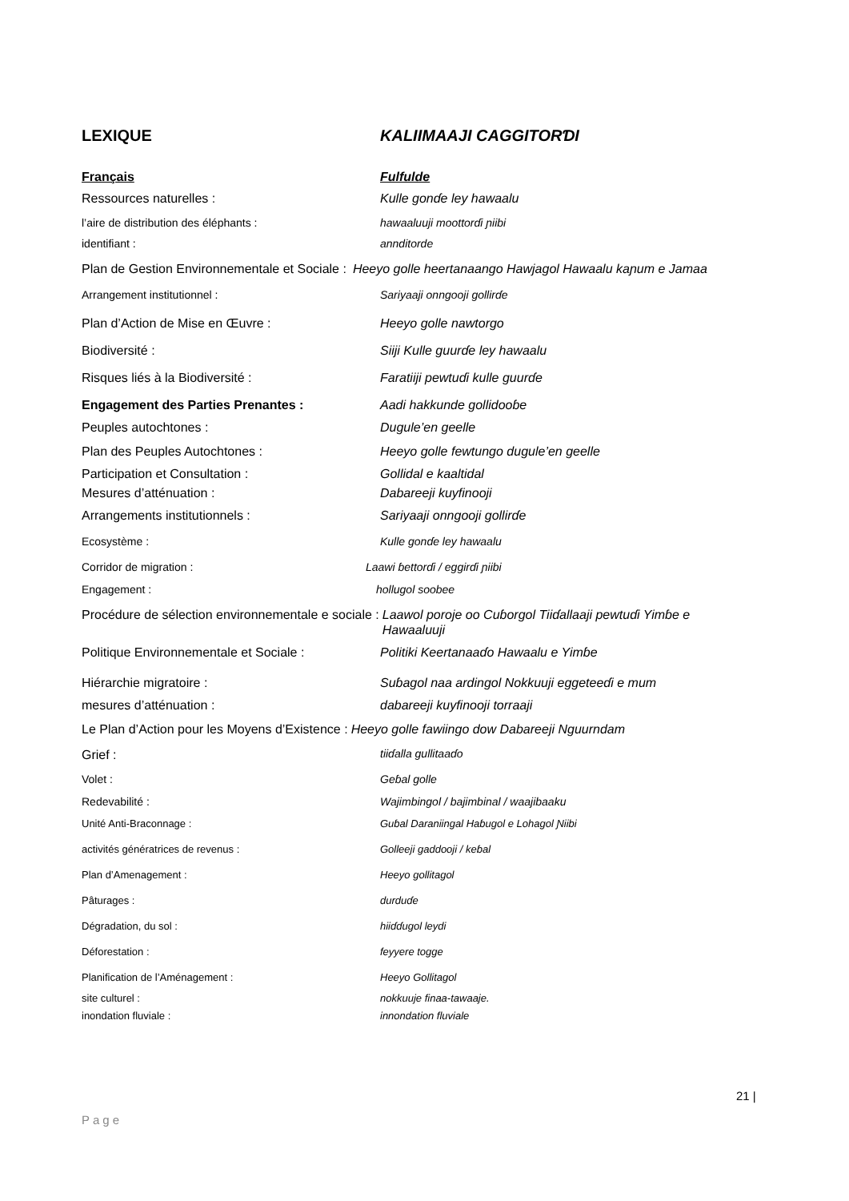LEXIQUE KALIIMAAJI CAGGITORƊI
Français Fulfulde
Ressources naturelles : Kulle gonɗe ley hawaalu
l’aire de distribution des éléphants : hawaaluuji moottorɗi ɲiibi
identifiant : annditorde
Plan de Gestion Environnementale et Sociale : Heeyo golle heertanaango Hawjagol Hawaalu kaɲum e Jamaa
Arrangement institutionnel : Sariyaaji onngooji gollirɗe
Plan d’Action de Mise en Œuvre : Heeyo golle nawtorgo
Biodiversité : Siiji Kulle guurɗe ley hawaalu
Risques liés à la Biodiversité : Faratiiji pewtuɗi kulle guurɗe
Engagement des Parties Prenantes : Aadi hakkunde gollidooɓe
Peuples autochtones : Dugule’en geelle
Plan des Peuples Autochtones : Heeyo golle fewtungo dugule’en geelle
Participation et Consultation : Gollidal e kaaltidal
Mesures d’atténuation : Dabareeji kuyfinooji
Arrangements institutionnels : Sariyaaji onngooji gollirɗe
Ecosystème : Kulle gonɗe ley hawaalu
Corridor de migration : Laawi ɓettorɗi / eggirɗi ɲiibi
Engagement : hollugol soobee
Procédure de sélection environnementale e sociale : Laawol poroje oo Cuɓorgol Tiiɗallaaji pewtuɗi Yimɓe e
Hawaaluuji
Politique Environnementale et Sociale : Politiki Keertanaaɗo Hawaalu e Yimɓe
Hiérarchie migratoire : Suɓagol naa ardingol Nokkuuji eggeteeɗi e mum
mesures d’atténuation : dabareeji kuyfinooji torraaji
Le Plan d’Action pour les Moyens d’Existence : Heeyo golle fawiingo dow Dabareeji Nguurndam
Grief : tiiɗalla gullitaaɗo
Volet : Geɓal golle
Redevabilité : Wajimbingol / bajimbinal / waajibaaku
Unité Anti-Braconnage : Guɓal Daraniingal Haɓugol e Lohagol Ɲiibi
activités génératrices de revenus : Golleeji gaddooji / keɓal
Plan d’Amenagement : Heeyo gollitagol
Pâturages : durduɗe
Dégradation, du sol : hiiɗɗugol leydi
Déforestation : feyyere togge
Planification de l’Aménagement : Heeyo Gollitagol
site culturel : nokkuuje finaa-tawaaje.
inondation fluviale : innondation fluviale
21 |
Page